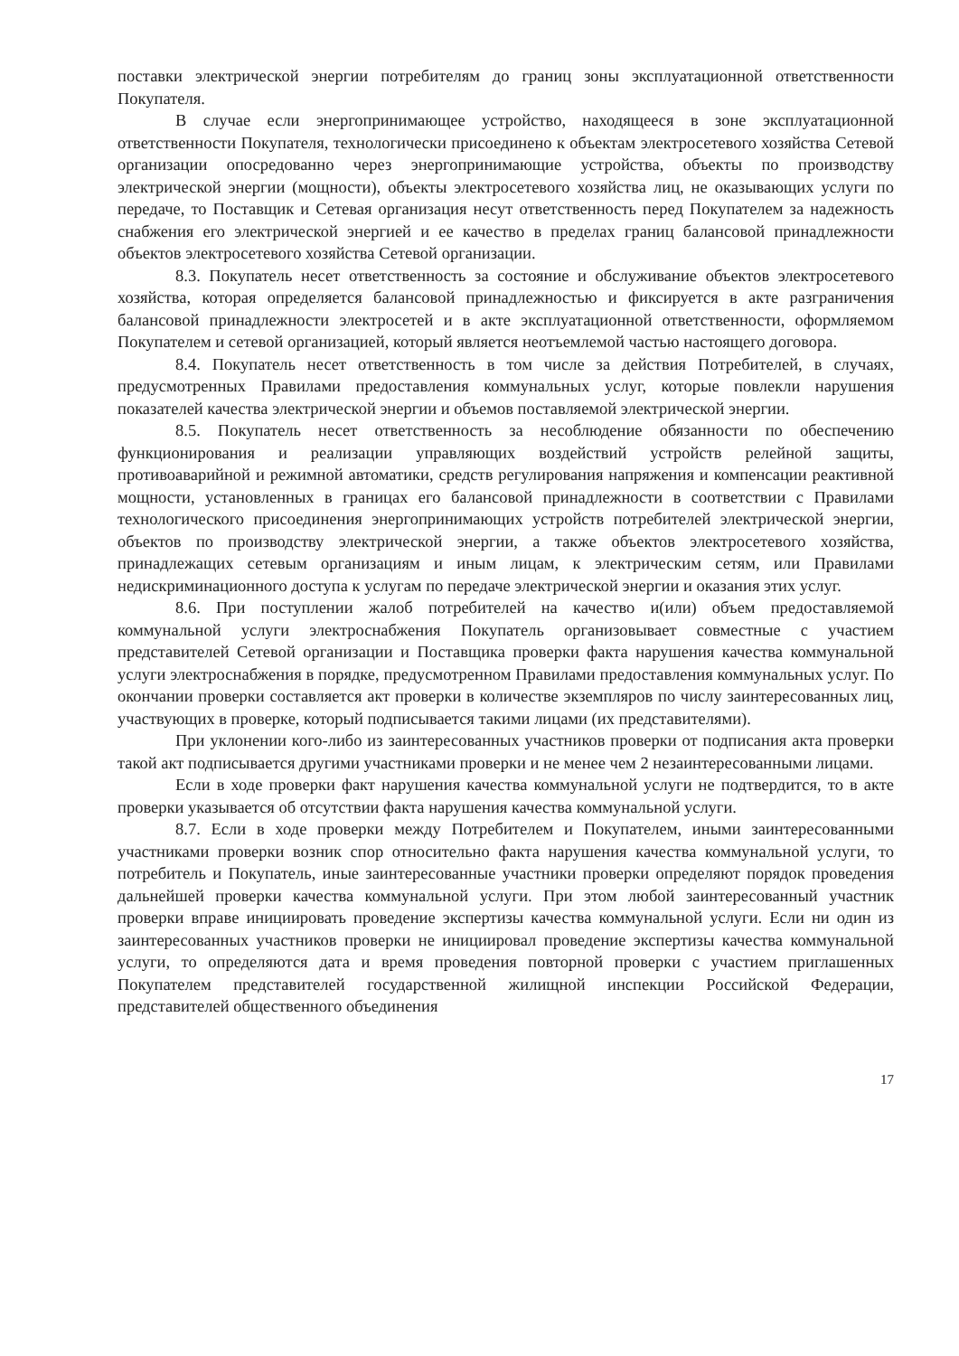поставки электрической энергии потребителям до границ зоны эксплуатационной ответственности Покупателя.
В случае если энергопринимающее устройство, находящееся в зоне эксплуатационной ответственности Покупателя, технологически присоединено к объектам электросетевого хозяйства Сетевой организации опосредованно через энергопринимающие устройства, объекты по производству электрической энергии (мощности), объекты электросетевого хозяйства лиц, не оказывающих услуги по передаче, то Поставщик и Сетевая организация несут ответственность перед Покупателем за надежность снабжения его электрической энергией и ее качество в пределах границ балансовой принадлежности объектов электросетевого хозяйства Сетевой организации.
8.3. Покупатель несет ответственность за состояние и обслуживание объектов электросетевого хозяйства, которая определяется балансовой принадлежностью и фиксируется в акте разграничения балансовой принадлежности электросетей и в акте эксплуатационной ответственности, оформляемом Покупателем и сетевой организацией, который является неотъемлемой частью настоящего договора.
8.4. Покупатель несет ответственность в том числе за действия Потребителей, в случаях, предусмотренных Правилами предоставления коммунальных услуг, которые повлекли нарушения показателей качества электрической энергии и объемов поставляемой электрической энергии.
8.5. Покупатель несет ответственность за несоблюдение обязанности по обеспечению функционирования и реализации управляющих воздействий устройств релейной защиты, противоаварийной и режимной автоматики, средств регулирования напряжения и компенсации реактивной мощности, установленных в границах его балансовой принадлежности в соответствии с Правилами технологического присоединения энергопринимающих устройств потребителей электрической энергии, объектов по производству электрической энергии, а также объектов электросетевого хозяйства, принадлежащих сетевым организациям и иным лицам, к электрическим сетям, или Правилами недискриминационного доступа к услугам по передаче электрической энергии и оказания этих услуг.
8.6. При поступлении жалоб потребителей на качество и(или) объем предоставляемой коммунальной услуги электроснабжения Покупатель организовывает совместные с участием представителей Сетевой организации и Поставщика проверки факта нарушения качества коммунальной услуги электроснабжения в порядке, предусмотренном Правилами предоставления коммунальных услуг. По окончании проверки составляется акт проверки в количестве экземпляров по числу заинтересованных лиц, участвующих в проверке, который подписывается такими лицами (их представителями).
При уклонении кого-либо из заинтересованных участников проверки от подписания акта проверки такой акт подписывается другими участниками проверки и не менее чем 2 незаинтересованными лицами.
Если в ходе проверки факт нарушения качества коммунальной услуги не подтвердится, то в акте проверки указывается об отсутствии факта нарушения качества коммунальной услуги.
8.7. Если в ходе проверки между Потребителем и Покупателем, иными заинтересованными участниками проверки возник спор относительно факта нарушения качества коммунальной услуги, то потребитель и Покупатель, иные заинтересованные участники проверки определяют порядок проведения дальнейшей проверки качества коммунальной услуги. При этом любой заинтересованный участник проверки вправе инициировать проведение экспертизы качества коммунальной услуги. Если ни один из заинтересованных участников проверки не инициировал проведение экспертизы качества коммунальной услуги, то определяются дата и время проведения повторной проверки с участием приглашенных Покупателем представителей государственной жилищной инспекции Российской Федерации, представителей общественного объединения
17